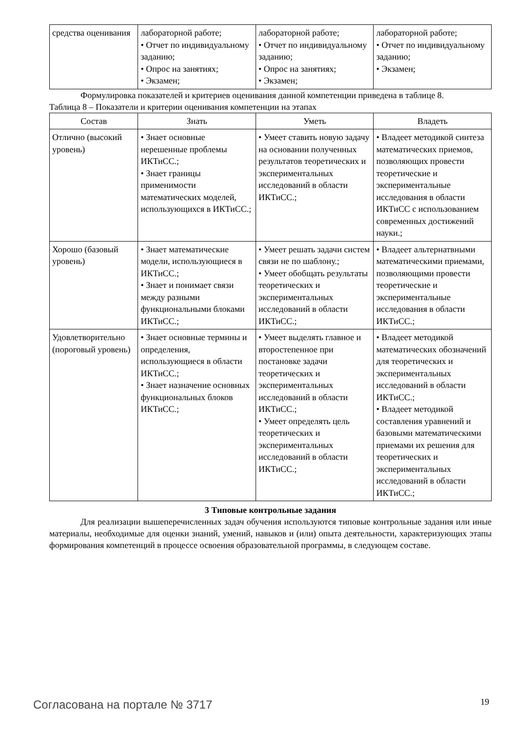| средства оценивания | лабораторной работе; • Отчет по индивидуальному заданию; • Опрос на занятиях; • Экзамен; | лабораторной работе; • Отчет по индивидуальному заданию; • Опрос на занятиях; • Экзамен; | лабораторной работе; • Отчет по индивидуальному заданию; • Экзамен; |
Формулировка показателей и критериев оценивания данной компетенции приведена в таблице 8.
Таблица 8 – Показатели и критерии оценивания компетенции на этапах
| Состав | Знать | Уметь | Владеть |
| --- | --- | --- | --- |
| Отлично (высокий уровень) | • Знает основные нерешенные проблемы ИКТиСС.; • Знает границы применимости математических моделей, использующихся в ИКТиСС.; | • Умеет ставить новую задачу на основании полученных результатов теоретических и экспериментальных исследований в области ИКТиСС.; | • Владеет методикой синтеза математических приемов, позволяющих провести теоретические и экспериментальные исследования в области ИКТиСС с использованием современных достижений науки.; |
| Хорошо (базовый уровень) | • Знает математические модели, использующиеся в ИКТиСС.; • Знает и понимает связи между разными функциональными блоками ИКТиСС.; | • Умеет решать задачи систем связи не по шаблону.; • Умеет обобщать результаты теоретических и экспериментальных исследований в области ИКТиСС.; | • Владеет альтернатвными математическими приемами, позволяющими провести теоретические и экспериментальные исследования в области ИКТиСС.; |
| Удовлетворительно (пороговый уровень) | • Знает основные термины и определения, использующиеся в области ИКТиСС.; • Знает назначение основных функциональных блоков ИКТиСС.; | • Умеет выделять главное и второстепенное при постановке задачи теоретических и экспериментальных исследований в области ИКТиСС.; • Умеет определять цель теоретических и экспериментальных исследований в области ИКТиСС.; | • Владеет методикой математических обозначений для теоретических и экспериментальных исследований в области ИКТиСС.; • Владеет методикой составления уравнений и базовыми математическими приемами их решения для теоретических и экспериментальных исследований в области ИКТиСС.; |
3 Типовые контрольные задания
Для реализации вышеперечисленных задач обучения используются типовые контрольные задания или иные материалы, необходимые для оценки знаний, умений, навыков и (или) опыта деятельности, характеризующих этапы формирования компетенций в процессе освоения образовательной программы, в следующем составе.
Согласована на портале № 3717 19